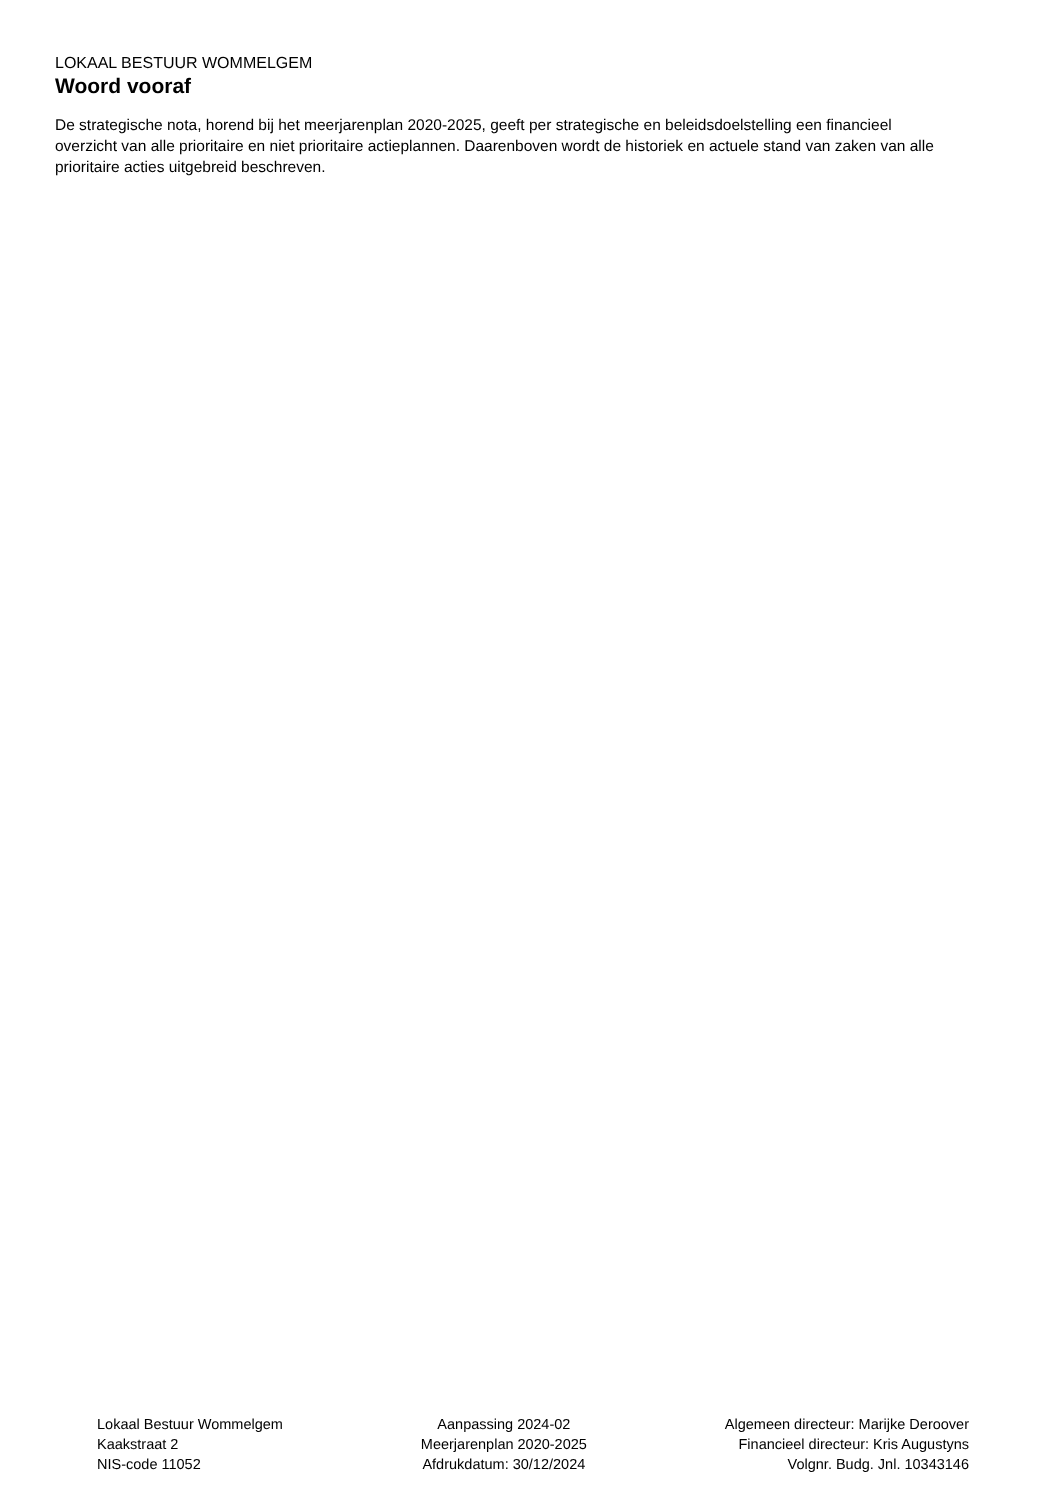LOKAAL BESTUUR WOMMELGEM
Woord vooraf
De strategische nota, horend bij het meerjarenplan 2020-2025, geeft per strategische en beleidsdoelstelling een financieel overzicht van alle prioritaire en niet prioritaire actieplannen. Daarenboven wordt de historiek en actuele stand van zaken van alle prioritaire acties uitgebreid beschreven.
Lokaal Bestuur Wommelgem
Kaakstraat 2
NIS-code 11052
Aanpassing 2024-02
Meerjarenplan 2020-2025
Afdrukdatum: 30/12/2024
Algemeen directeur: Marijke Deroover
Financieel directeur: Kris Augustyns
Volgnr. Budg. Jnl. 10343146